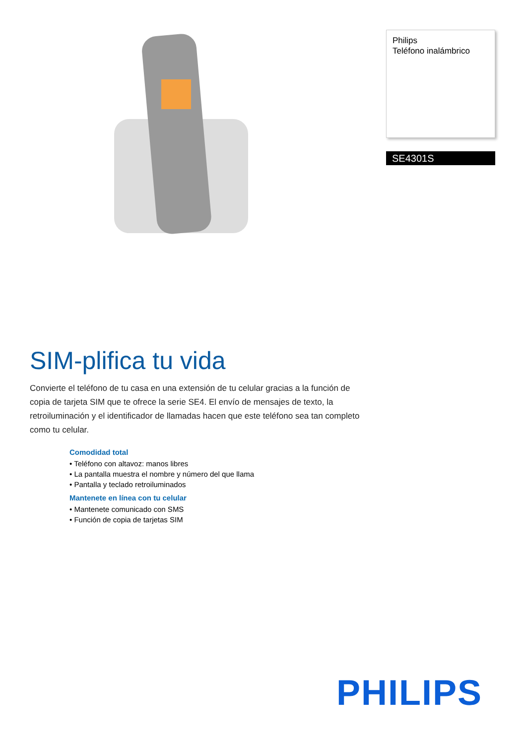SIM-plifica tu vida
Convierte el teléfono de tu casa en una extensión de tu celular gracias a la función de copia de tarjeta SIM que te ofrece la serie SE4. El envío de mensajes de texto, la retroiluminación y el identificador de llamadas hacen que este teléfono sea tan completo como tu celular.
Comodidad total
• Teléfono con altavoz: manos libres
• La pantalla muestra el nombre y número del que llama
• Pantalla y teclado retroiluminados
Mantenete en línea con tu celular
• Mantenete comunicado con SMS
• Función de copia de tarjetas SIM
Philips
Teléfono inalámbrico
SE4301S
PHILIPS